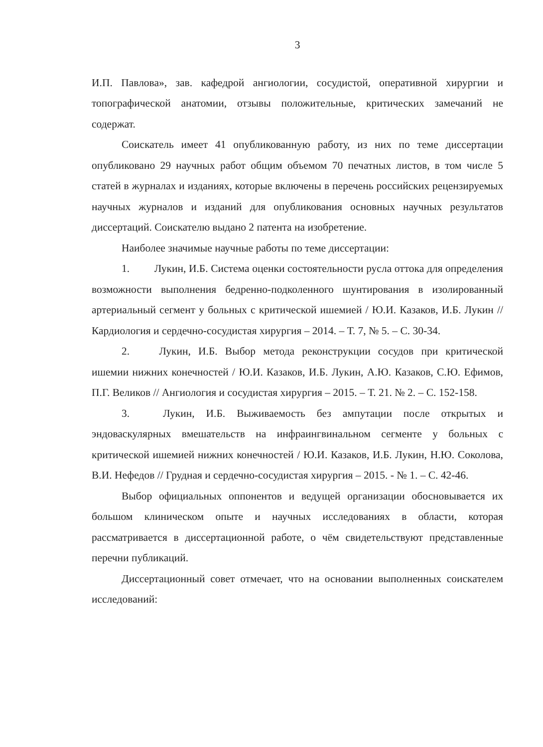3
И.П. Павлова», зав. кафедрой ангиологии, сосудистой, оперативной хирургии и топографической анатомии, отзывы положительные, критических замечаний не содержат.
Соискатель имеет 41 опубликованную работу, из них по теме диссертации опубликовано 29 научных работ общим объемом 70 печатных листов, в том числе 5 статей в журналах и изданиях, которые включены в перечень российских рецензируемых научных журналов и изданий для опубликования основных научных результатов диссертаций. Соискателю выдано 2 патента на изобретение.
Наиболее значимые научные работы по теме диссертации:
1. Лукин, И.Б. Система оценки состоятельности русла оттока для определения возможности выполнения бедренно-подколенного шунтирования в изолированный артериальный сегмент у больных с критической ишемией / Ю.И. Казаков, И.Б. Лукин // Кардиология и сердечно-сосудистая хирургия – 2014. – Т. 7, № 5. – С. 30-34.
2. Лукин, И.Б. Выбор метода реконструкции сосудов при критической ишемии нижних конечностей / Ю.И. Казаков, И.Б. Лукин, А.Ю. Казаков, С.Ю. Ефимов, П.Г. Великов // Ангиология и сосудистая хирургия – 2015. – Т. 21. № 2. – С. 152-158.
3. Лукин, И.Б. Выживаемость без ампутации после открытых и эндоваскулярных вмешательств на инфраингвинальном сегменте у больных с критической ишемией нижних конечностей / Ю.И. Казаков, И.Б. Лукин, Н.Ю. Соколова, В.И. Нефедов // Грудная и сердечно-сосудистая хирургия – 2015. - № 1. – С. 42-46.
Выбор официальных оппонентов и ведущей организации обосновывается их большом клиническом опыте и научных исследованиях в области, которая рассматривается в диссертационной работе, о чём свидетельствуют представленные перечни публикаций.
Диссертационный совет отмечает, что на основании выполненных соискателем исследований: